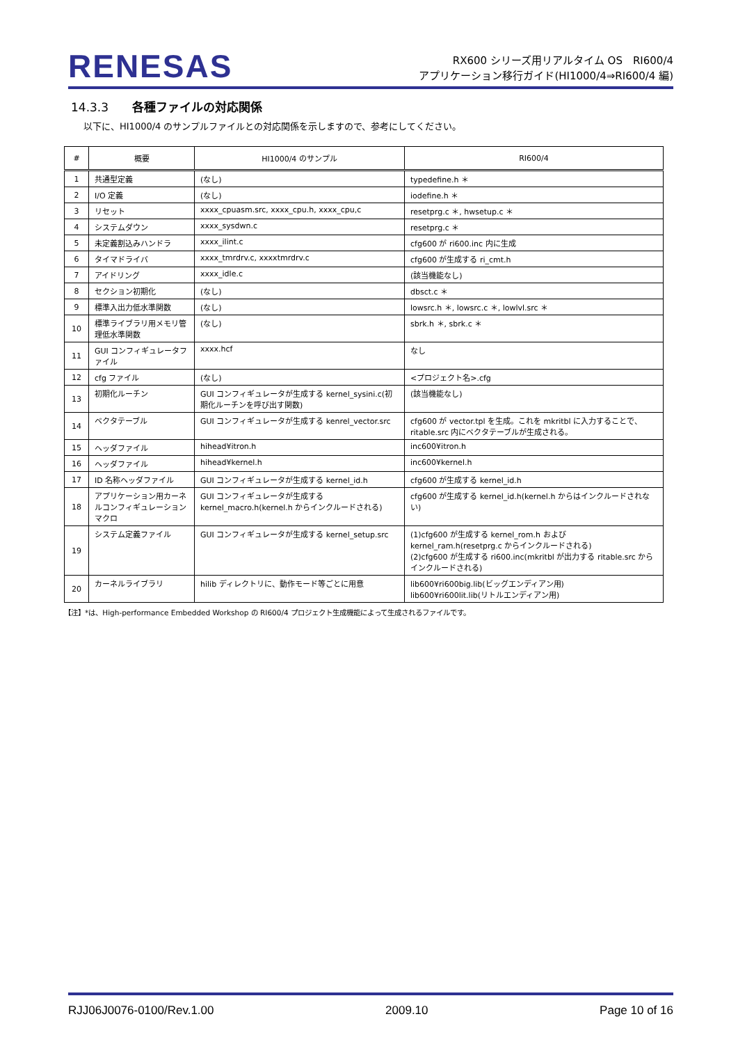RENESAS
RX600 シリーズ用リアルタイム OS　RI600/4
アプリケーション移行ガイド(HI1000/4⇒RI600/4 編)
14.3.3 各種ファイルの対応関係
以下に、HI1000/4 のサンプルファイルとの対応関係を示しますので、参考にしてください。
| # | 概要 | HI1000/4 のサンプル | RI600/4 |
| --- | --- | --- | --- |
| 1 | 共通型定義 | (なし) | typedefine.h ＊ |
| 2 | I/O 定義 | (なし) | iodefine.h ＊ |
| 3 | リセット | xxxx_cpuasm.src, xxxx_cpu.h, xxxx_cpu,c | resetprg.c ＊, hwsetup.c ＊ |
| 4 | システムダウン | xxxx_sysdwn.c | resetprg.c ＊ |
| 5 | 未定義割込みハンドラ | xxxx_ilint.c | cfg600 が ri600.inc 内に生成 |
| 6 | タイマドライバ | xxxx_tmrdrv.c, xxxxtmrdrv.c | cfg600 が生成する ri_cmt.h |
| 7 | アイドリング | xxxx_idle.c | (該当機能なし) |
| 8 | セクション初期化 | (なし) | dbsct.c ＊ |
| 9 | 標準入出力低水準関数 | (なし) | lowsrc.h ＊, lowsrc.c ＊, lowlvl.src ＊ |
| 10 | 標準ライブラリ用メモリ管理低水準関数 | (なし) | sbrk.h ＊, sbrk.c ＊ |
| 11 | GUI コンフィギュレータファイル | xxxx.hcf | なし |
| 12 | cfg ファイル | (なし) | <プロジェクト名>.cfg |
| 13 | 初期化ルーチン | GUI コンフィギュレータが生成する kernel_sysini.c(初期化ルーチンを呼び出す関数) | (該当機能なし) |
| 14 | ベクタテーブル | GUI コンフィギュレータが生成する kenrel_vector.src | cfg600 が vector.tpl を生成。これを mkritbl に入力することで、ritable.src 内にベクタテーブルが生成される。 |
| 15 | ヘッダファイル | hihead¥itron.h | inc600¥itron.h |
| 16 | ヘッダファイル | hihead¥kernel.h | inc600¥kernel.h |
| 17 | ID 名称ヘッダファイル | GUI コンフィギュレータが生成する kernel_id.h | cfg600 が生成する kernel_id.h |
| 18 | アプリケーション用カーネルコンフィギュレーションマクロ | GUI コンフィギュレータが生成する kernel_macro.h(kernel.h からインクルードされる) | cfg600 が生成する kernel_id.h(kernel.h からはインクルードされない) |
| 19 | システム定義ファイル | GUI コンフィギュレータが生成する kernel_setup.src | (1)cfg600 が生成する kernel_rom.h および kernel_ram.h(resetprg.c からインクルードされる) (2)cfg600 が生成する ri600.inc(mkritbl が出力する ritable.src からインクルードされる) |
| 20 | カーネルライブラリ | hilib ディレクトリに、動作モード等ごとに用意 | lib600¥ri600big.lib(ビッグエンディアン用) lib600¥ri600lit.lib(リトルエンディアン用) |
【注】*は、High-performance Embedded Workshop の RI600/4 プロジェクト生成機能によって生成されるファイルです。
RJJ06J0076-0100/Rev.1.00 2009.10 Page 10 of 16